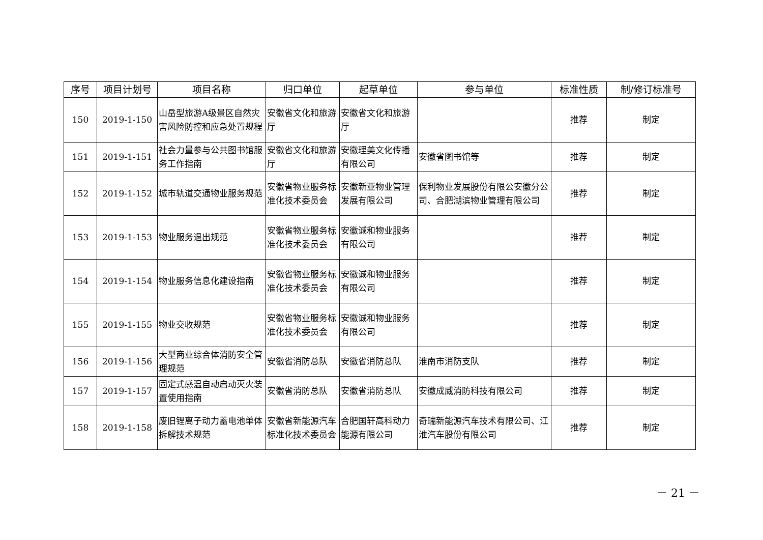| 序号 | 项目计划号 | 项目名称 | 归口单位 | 起草单位 | 参与单位 | 标准性质 | 制/修订标准号 |
| --- | --- | --- | --- | --- | --- | --- | --- |
| 150 | 2019-1-150 | 山岳型旅游A级景区自然灾害风险防控和应急处置规程 | 安徽省文化和旅游厅 | 安徽省文化和旅游厅 | | 推荐 | 制定 |
| 151 | 2019-1-151 | 社会力量参与公共图书馆服务工作指南 | 安徽省文化和旅游厅 | 安徽理美文化传播有限公司 | 安徽省图书馆等 | 推荐 | 制定 |
| 152 | 2019-1-152 | 城市轨道交通物业服务规范 | 安徽省物业服务标准化技术委员会 | 安徽新亚物业管理发展有限公司 | 保利物业发展股份有限公安徽分公司、合肥湖滨物业管理有限公司 | 推荐 | 制定 |
| 153 | 2019-1-153 | 物业服务退出规范 | 安徽省物业服务标准化技术委员会 | 安徽诚和物业服务有限公司 | | 推荐 | 制定 |
| 154 | 2019-1-154 | 物业服务信息化建设指南 | 安徽省物业服务标准化技术委员会 | 安徽诚和物业服务有限公司 | | 推荐 | 制定 |
| 155 | 2019-1-155 | 物业交收规范 | 安徽省物业服务标准化技术委员会 | 安徽诚和物业服务有限公司 | | 推荐 | 制定 |
| 156 | 2019-1-156 | 大型商业综合体消防安全管理规范 | 安徽省消防总队 | 安徽省消防总队 | 淮南市消防支队 | 推荐 | 制定 |
| 157 | 2019-1-157 | 固定式感温自动启动灭火装置使用指南 | 安徽省消防总队 | 安徽省消防总队 | 安徽成威消防科技有限公司 | 推荐 | 制定 |
| 158 | 2019-1-158 | 废旧锂离子动力蓄电池单体拆解技术规范 | 安徽省新能源汽车标准化技术委员会 | 合肥国轩高科动力能源有限公司 | 奇瑞新能源汽车技术有限公司、江淮汽车股份有限公司 | 推荐 | 制定 |
－ 21 －